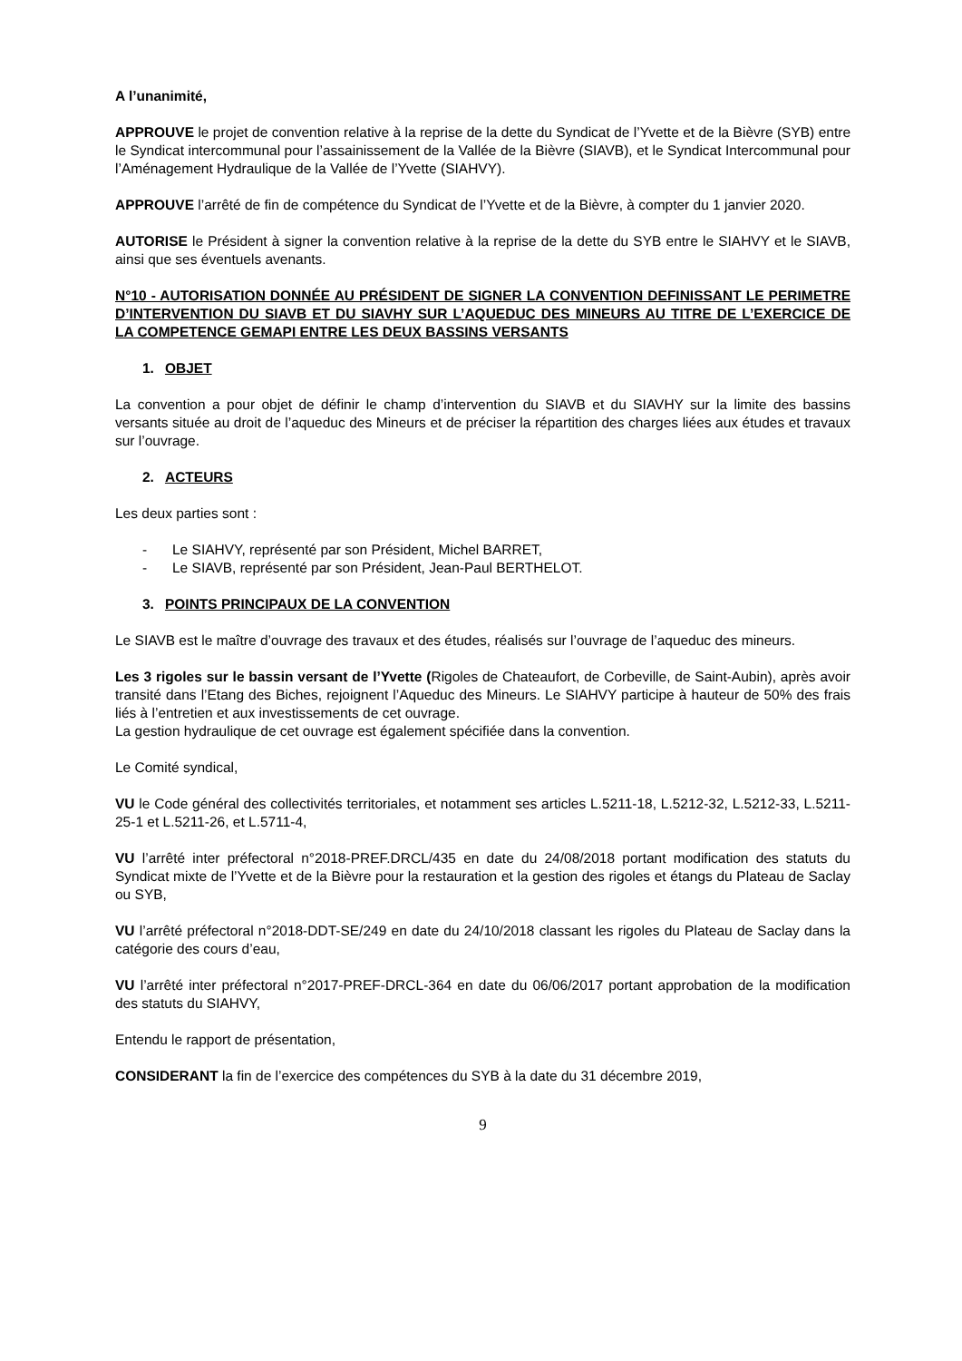A l’unanimité,
APPROUVE le projet de convention relative à la reprise de la dette du Syndicat de l’Yvette et de la Bièvre (SYB) entre le Syndicat intercommunal pour l’assainissement de la Vallée de la Bièvre (SIAVB), et le Syndicat Intercommunal pour l’Aménagement Hydraulique de la Vallée de l’Yvette (SIAHVY).
APPROUVE l’arrêté de fin de compétence du Syndicat de l’Yvette et de la Bièvre, à compter du 1 janvier 2020.
AUTORISE le Président à signer la convention relative à la reprise de la dette du SYB entre le SIAHVY et le SIAVB, ainsi que ses éventuels avenants.
N°10 - AUTORISATION DONNÉE AU PRÉSIDENT DE SIGNER LA CONVENTION DEFINISSANT LE PERIMETRE D’INTERVENTION DU SIAVB ET DU SIAVHY SUR L’AQUEDUC DES MINEURS AU TITRE DE L’EXERCICE DE LA COMPETENCE GEMAPI ENTRE LES DEUX BASSINS VERSANTS
1. OBJET
La convention a pour objet de définir le champ d’intervention du SIAVB et du SIAVHY sur la limite des bassins versants située au droit de l’aqueduc des Mineurs et de préciser la répartition des charges liées aux études et travaux sur l’ouvrage.
2. ACTEURS
Les deux parties sont :
- Le SIAHVY, représenté par son Président, Michel BARRET,
- Le SIAVB, représenté par son Président, Jean-Paul BERTHELOT.
3. POINTS PRINCIPAUX DE LA CONVENTION
Le SIAVB est le maître d’ouvrage des travaux et des études, réalisés sur l’ouvrage de l’aqueduc des mineurs.
Les 3 rigoles sur le bassin versant de l’Yvette (Rigoles de Chateaufort, de Corbeville, de Saint-Aubin), après avoir transité dans l’Etang des Biches, rejoignent l’Aqueduc des Mineurs. Le SIAHVY participe à hauteur de 50% des frais liés à l’entretien et aux investissements de cet ouvrage.
La gestion hydraulique de cet ouvrage est également spécifiée dans la convention.
Le Comité syndical,
VU le Code général des collectivités territoriales, et notamment ses articles L.5211-18, L.5212-32, L.5212-33, L.5211-25-1 et L.5211-26, et L.5711-4,
VU l’arrêté inter préfectoral n°2018-PREF.DRCL/435 en date du 24/08/2018 portant modification des statuts du Syndicat mixte de l’Yvette et de la Bièvre pour la restauration et la gestion des rigoles et étangs du Plateau de Saclay ou SYB,
VU l’arrêté préfectoral n°2018-DDT-SE/249 en date du 24/10/2018 classant les rigoles du Plateau de Saclay dans la catégorie des cours d’eau,
VU l’arrêté inter préfectoral n°2017-PREF-DRCL-364 en date du 06/06/2017 portant approbation de la modification des statuts du SIAHVY,
Entendu le rapport de présentation,
CONSIDERANT la fin de l’exercice des compétences du SYB à la date du 31 décembre 2019,
9